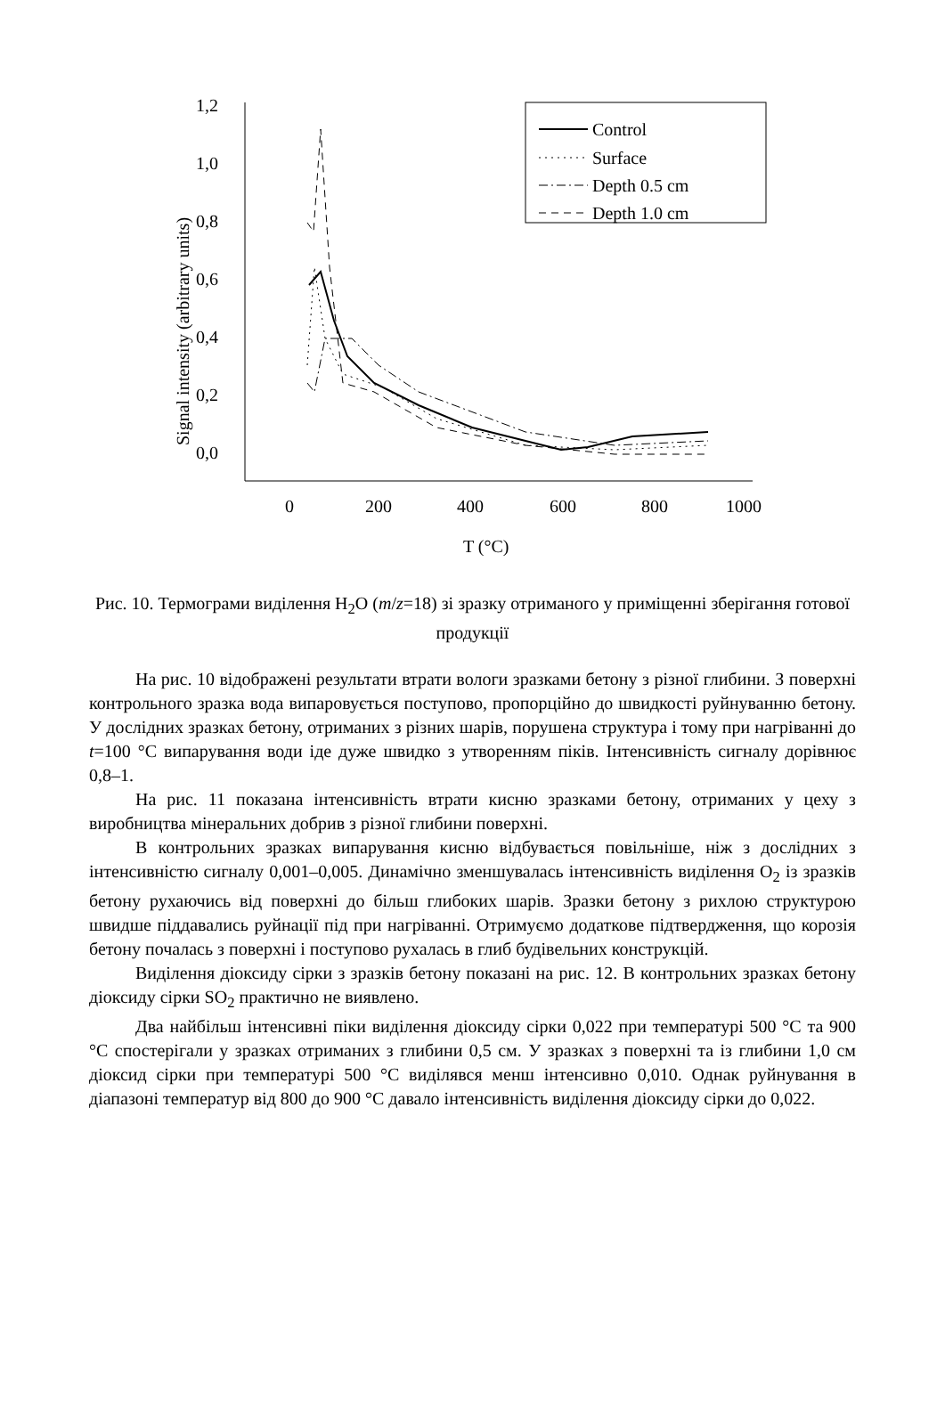1,2
1,0
0,8
0,6
0,4
0,2
0,0
0
200
400
600
800
1000
T (°C)
Signal intensity (arbitrary units)
Control
Surface
Depth 0.5 cm
Depth 1.0 cm
Рис. 10. Термограми виділення H<sub>2</sub>O (m/z=18) зі зразку отриманого у приміщенні зберігання готової продукції
На рис. 10 відображені результати втрати вологи зразками бетону з різної глибини. З поверхні контрольного зразка вода випаровується поступово, пропорційно до швидкості руйнуванню бетону. У дослідних зразках бетону, отриманих з різних шарів, порушена структура і тому при нагріванні до t=100 °С випарування води іде дуже швидко з утворенням піків. Інтенсивність сигналу дорівнює 0,8–1.
На рис. 11 показана інтенсивність втрати кисню зразками бетону, отриманих у цеху з виробництва мінеральних добрив з різної глибини поверхні.
В контрольних зразках випарування кисню відбувається повільніше, ніж з дослідних з інтенсивністю сигналу 0,001–0,005. Динамічно зменшувалась інтенсивність виділення O<sub>2</sub> із зразків бетону рухаючись від поверхні до більш глибоких шарів. Зразки бетону з рихлою структурою швидше піддавались руйнації під при нагріванні. Отримуємо додаткове підтвердження, що корозія бетону почалась з поверхні і поступово рухалась в глиб будівельних конструкцій.
Виділення діоксиду сірки з зразків бетону показані на рис. 12. В контрольних зразках бетону діоксиду сірки SO<sub>2</sub> практично не виявлено.
Два найбільш інтенсивні піки виділення діоксиду сірки 0,022 при температурі 500 °С та 900 °С спостерігали у зразках отриманих з глибини 0,5 см. У зразках з поверхні та із глибини 1,0 см діоксид сірки при температурі 500 °С виділявся менш інтенсивно 0,010. Однак руйнування в діапазоні температур від 800 до 900 °С давало інтенсивність виділення діоксиду сірки до 0,022.